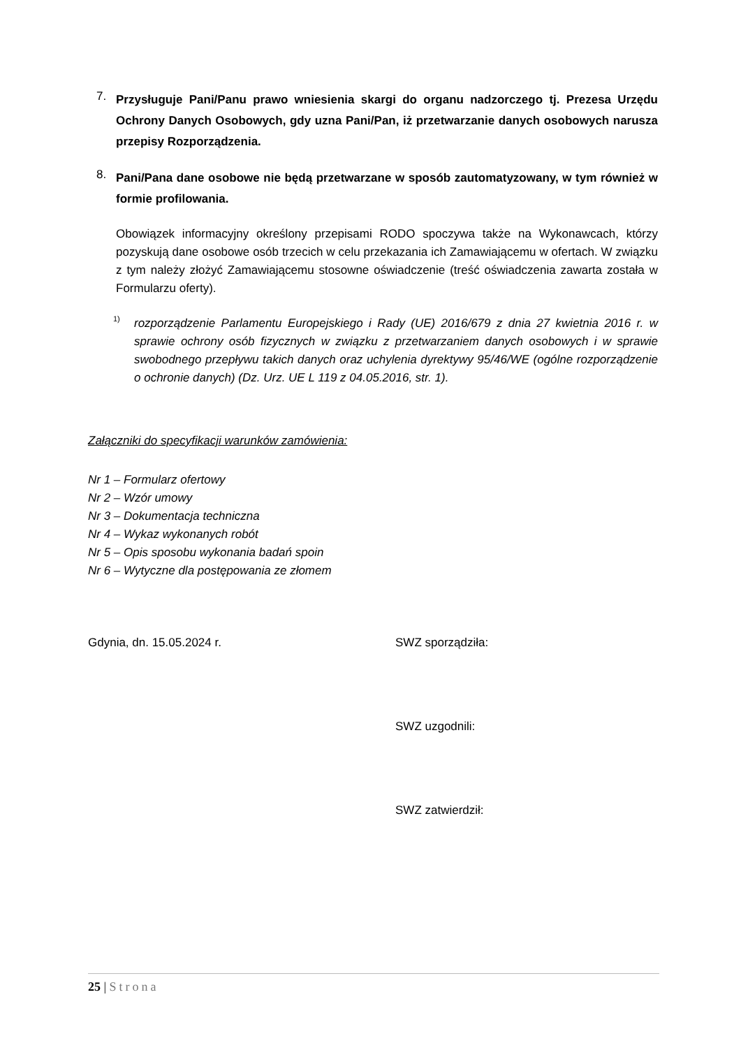7.
Przysługuje Pani/Panu prawo wniesienia skargi do organu nadzorczego tj. Prezesa Urzędu Ochrony Danych Osobowych, gdy uzna Pani/Pan, iż przetwarzanie danych osobowych narusza przepisy Rozporządzenia.
8.
Pani/Pana dane osobowe nie będą przetwarzane w sposób zautomatyzowany, w tym również w formie profilowania.
Obowiązek informacyjny określony przepisami RODO spoczywa także na Wykonawcach, którzy pozyskują dane osobowe osób trzecich w celu przekazania ich Zamawiającemu w ofertach. W związku z tym należy złożyć Zamawiającemu stosowne oświadczenie (treść oświadczenia zawarta została w Formularzu oferty).
<sup>1)</sup>
rozporządzenie Parlamentu Europejskiego i Rady (UE) 2016/679 z dnia 27 kwietnia 2016 r. w sprawie ochrony osób fizycznych w związku z przetwarzaniem danych osobowych i w sprawie swobodnego przepływu takich danych oraz uchylenia dyrektywy 95/46/WE (ogólne rozporządzenie o ochronie danych) (Dz. Urz. UE L 119 z 04.05.2016, str. 1).
Załączniki do specyfikacji warunków zamówienia:
Nr 1 – Formularz ofertowy
Nr 2 – Wzór umowy
Nr 3 – Dokumentacja techniczna
Nr 4 – Wykaz wykonanych robót
Nr 5 – Opis sposobu wykonania badań spoin
Nr 6 – Wytyczne dla postępowania ze złomem
Gdynia, dn. 15.05.2024 r. SWZ sporządziła:
SWZ uzgodnili:
SWZ zatwierdził:
25 | Strona